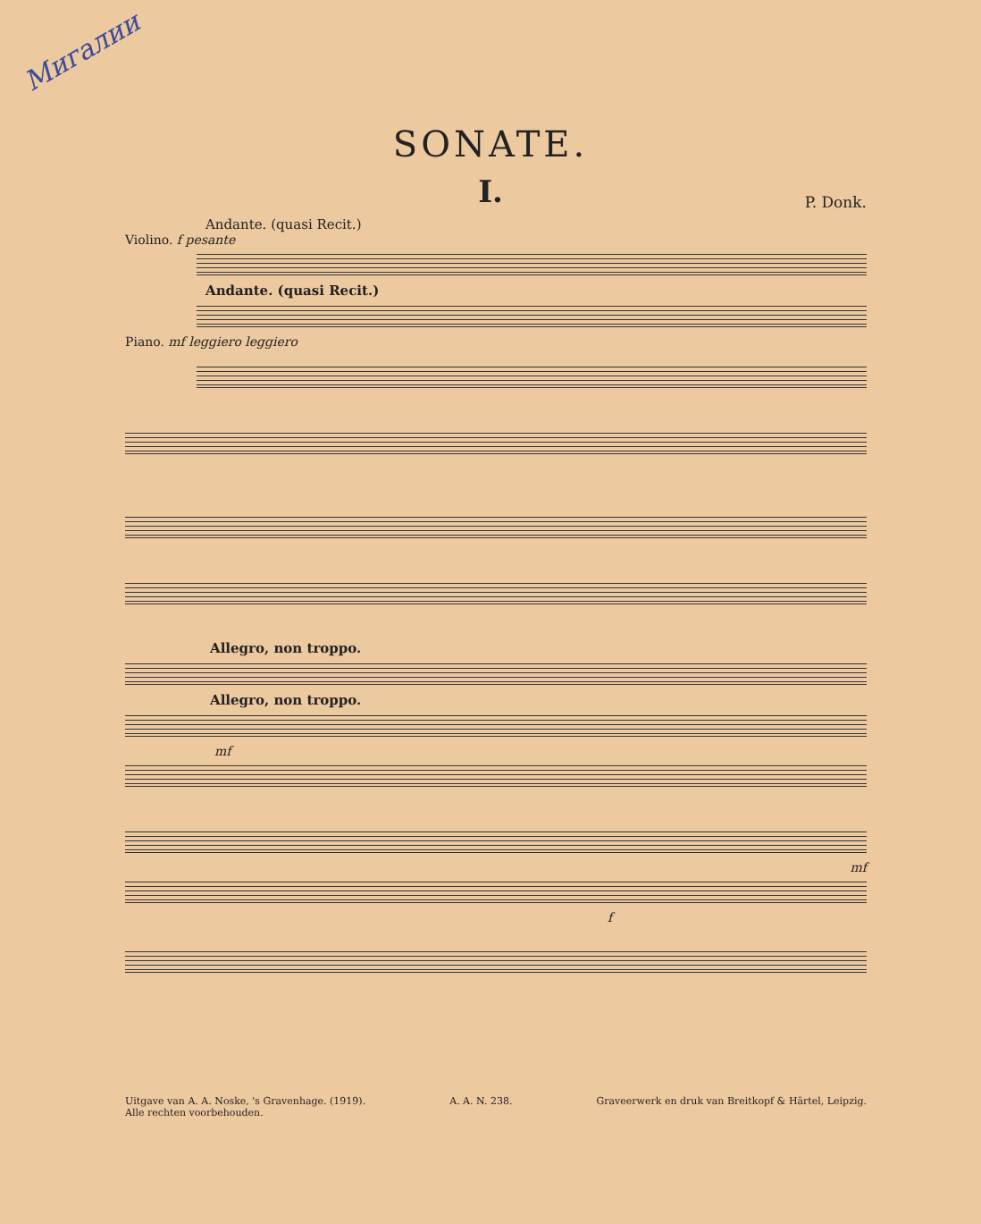Мигалии
SONATE.
I.
P. Donk.
Andante. (quasi Recit.)
Violino. f pesante
Andante. (quasi Recit.)
Piano. mf leggiero leggiero
Allegro, non troppo.
Allegro, non troppo.
mf
mf
f
Uitgave van A. A. Noske, 's Gravenhage. (1919).
Alle rechten voorbehouden.
A. A. N. 238. Graveerwerk en druk van Breitkopf & Härtel, Leipzig.